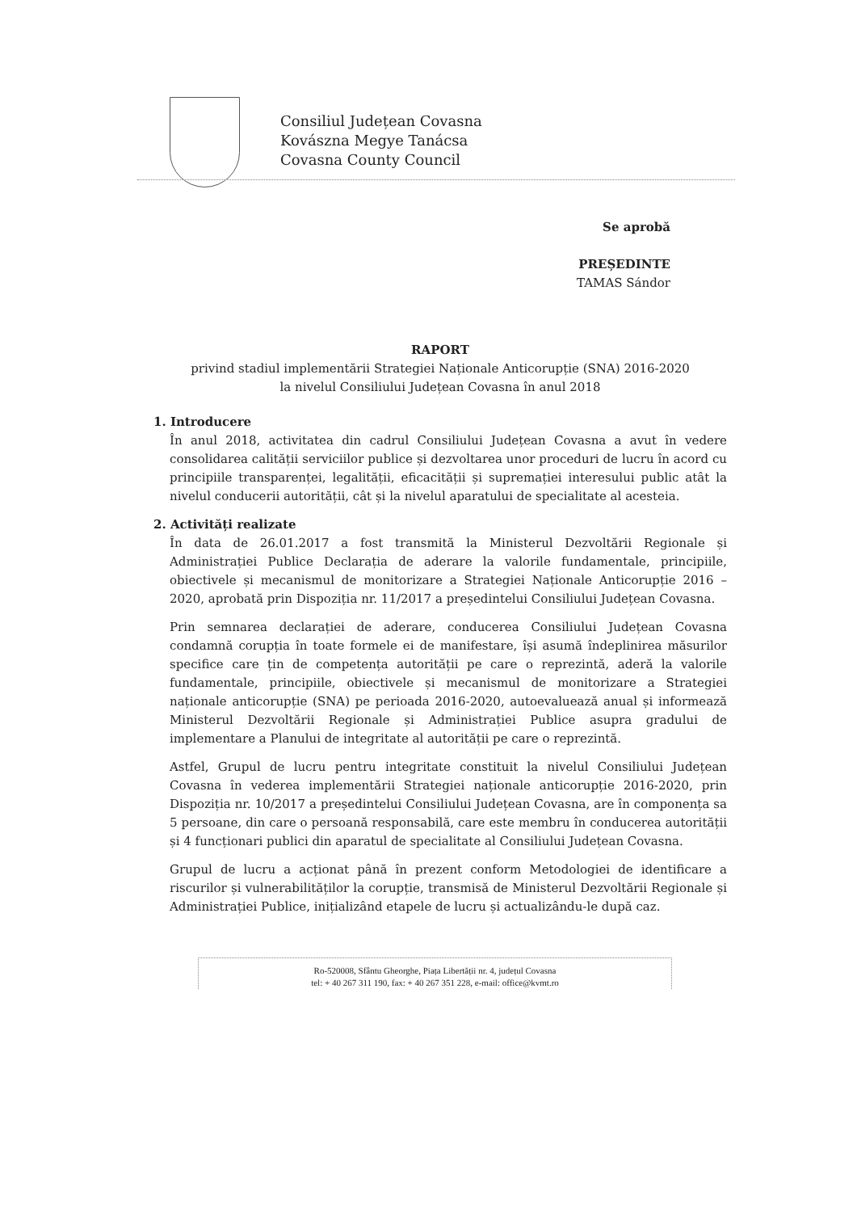Consiliul Județean Covasna
Kovászna Megye Tanácsa
Covasna County Council
Se aprobă
PREȘEDINTE
TAMAS Sándor
RAPORT
privind stadiul implementării Strategiei Naționale Anticorupție (SNA) 2016-2020
la nivelul Consiliului Județean Covasna în anul 2018
1. Introducere
În anul 2018, activitatea din cadrul Consiliului Județean Covasna a avut în vedere consolidarea calității serviciilor publice și dezvoltarea unor proceduri de lucru în acord cu principiile transparenței, legalității, eficacității și supremației interesului public atât la nivelul conducerii autorității, cât și la nivelul aparatului de specialitate al acesteia.
2. Activități realizate
În data de 26.01.2017 a fost transmită la Ministerul Dezvoltării Regionale și Administrației Publice Declarația de aderare la valorile fundamentale, principiile, obiectivele și mecanismul de monitorizare a Strategiei Naționale Anticorupție 2016 – 2020, aprobată prin Dispoziția nr. 11/2017 a președintelui Consiliului Județean Covasna.
Prin semnarea declarației de aderare, conducerea Consiliului Județean Covasna condamnă corupția în toate formele ei de manifestare, își asumă îndeplinirea măsurilor specifice care țin de competența autorității pe care o reprezintă, aderă la valorile fundamentale, principiile, obiectivele și mecanismul de monitorizare a Strategiei naționale anticorupție (SNA) pe perioada 2016-2020, autoevaluează anual și informează Ministerul Dezvoltării Regionale și Administrației Publice asupra gradului de implementare a Planului de integritate al autorității pe care o reprezintă.
Astfel, Grupul de lucru pentru integritate constituit la nivelul Consiliului Județean Covasna în vederea implementării Strategiei naționale anticorupție 2016-2020, prin Dispoziția nr. 10/2017 a președintelui Consiliului Județean Covasna, are în componența sa 5 persoane, din care o persoană responsabilă, care este membru în conducerea autorității și 4 funcționari publici din aparatul de specialitate al Consiliului Județean Covasna.
Grupul de lucru a acționat până în prezent conform Metodologiei de identificare a riscurilor și vulnerabilităților la corupție, transmisă de Ministerul Dezvoltării Regionale și Administrației Publice, inițializând etapele de lucru și actualizându-le după caz.
Ro-520008, Sfântu Gheorghe, Piața Libertății nr. 4, județul Covasna
tel: + 40 267 311 190, fax: + 40 267 351 228, e-mail: office@kvmt.ro